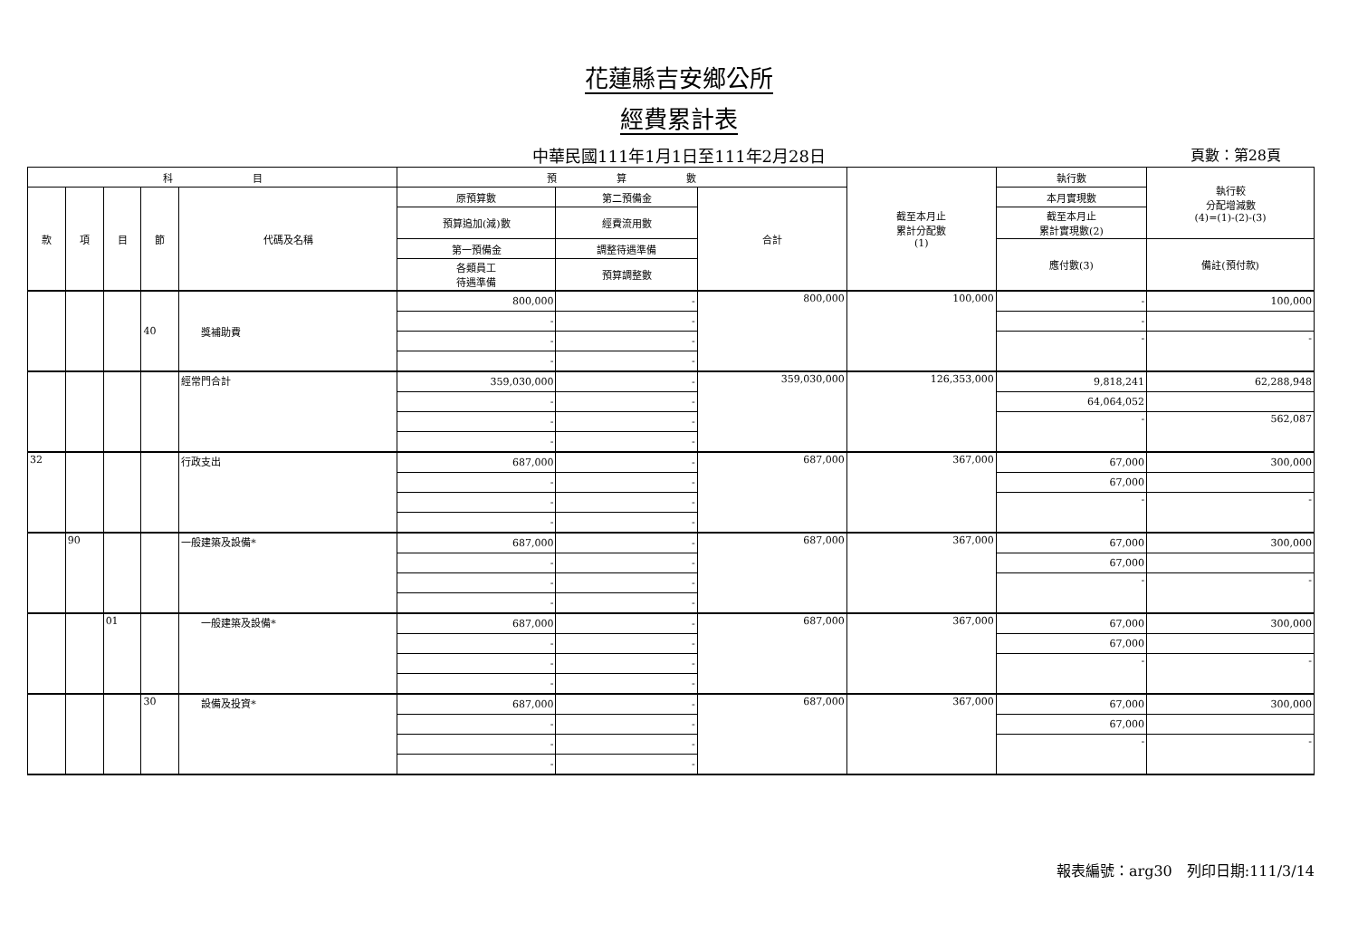花蓮縣吉安鄉公所
經費累計表
中華民國111年1月1日至111年2月28日 頁數：第28頁
| 科 目 | | | | | 預 算 數 | | | 截至本月止 累計分配數 (1) | 執行數 | 執行較 分配增減數 (4)=(1)-(2)-(3) |
| --- | --- | --- | --- | --- | --- | --- | --- | --- | --- | --- |
| 款 | 項 | 目 | 節 | 代碼及名稱 | 原預算數 | 第二預備金 | 合計 | | 本月實現數 | |
| | | | | | 預算追加(減)數 | 經費流用數 | | | 截至本月止 累計實現數(2) | |
| | | | | | 第一預備金 | 調整待遇準備 | | | 應付數(3) | 備註(預付款) |
| | | | | | 各類員工 待遇準備 | 預算調整數 | | | | |
| | | | 40 | 獎補助費 | 800,000 | - | 800,000 | 100,000 | - | 100,000 |
| | | | | | - | - | | | - | |
| | | | | | - | - | | | - | - |
| | | | | | - | - | | | | |
| | | | | 經常門合計 | 359,030,000 | - | 359,030,000 | 126,353,000 | 9,818,241 | 62,288,948 |
| | | | | | - | - | | | 64,064,052 | |
| | | | | | - | - | | | - | 562,087 |
| | | | | | - | - | | | | |
| 32 | | | | 行政支出 | 687,000 | - | 687,000 | 367,000 | 67,000 | 300,000 |
| | | | | | - | - | | | 67,000 | |
| | | | | | - | - | | | - | - |
| | | | | | - | - | | | | |
| | 90 | | | 一般建築及設備* | 687,000 | - | 687,000 | 367,000 | 67,000 | 300,000 |
| | | | | | - | - | | | 67,000 | |
| | | | | | - | - | | | - | - |
| | | | | | - | - | | | | |
| | | 01 | | 一般建築及設備* | 687,000 | - | 687,000 | 367,000 | 67,000 | 300,000 |
| | | | | | - | - | | | 67,000 | |
| | | | | | - | - | | | - | - |
| | | | | | - | - | | | | |
| | | | 30 | 設備及投資* | 687,000 | - | 687,000 | 367,000 | 67,000 | 300,000 |
| | | | | | - | - | | | 67,000 | |
| | | | | | - | - | | | - | - |
| | | | | | - | - | | | | |
報表編號：arg30　列印日期:111/3/14